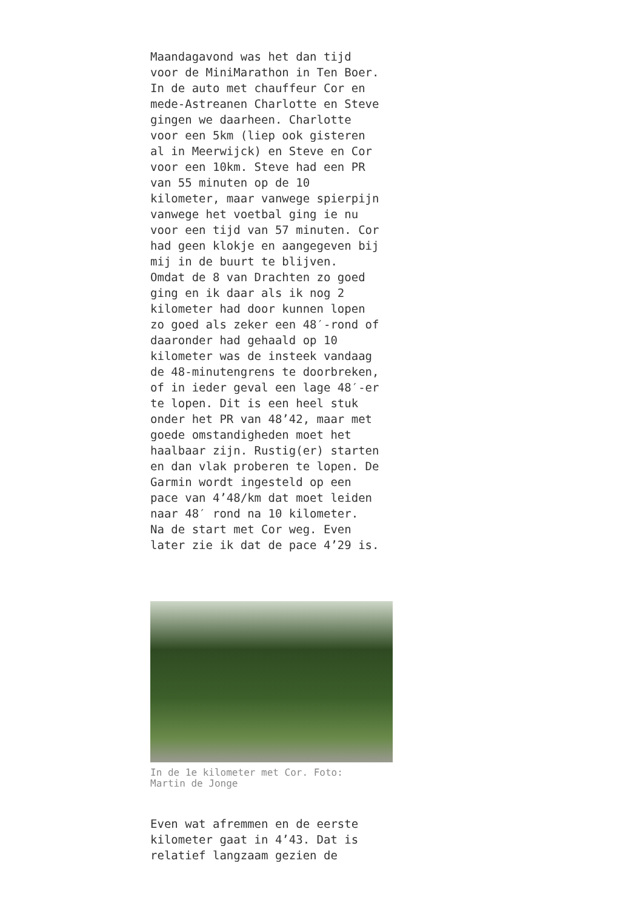Maandagavond was het dan tijd voor de MiniMarathon in Ten Boer. In de auto met chauffeur Cor en mede-Astreanen Charlotte en Steve gingen we daarheen. Charlotte voor een 5km (liep ook gisteren al in Meerwijck) en Steve en Cor voor een 10km. Steve had een PR van 55 minuten op de 10 kilometer, maar vanwege spierpijn vanwege het voetbal ging ie nu voor een tijd van 57 minuten. Cor had geen klokje en aangegeven bij mij in de buurt te blijven. Omdat de 8 van Drachten zo goed ging en ik daar als ik nog 2 kilometer had door kunnen lopen zo goed als zeker een 48′-rond of daaronder had gehaald op 10 kilometer was de insteek vandaag de 48-minutengrens te doorbreken, of in ieder geval een lage 48′-er te lopen. Dit is een heel stuk onder het PR van 48’42, maar met goede omstandigheden moet het haalbaar zijn. Rustig(er) starten en dan vlak proberen te lopen. De Garmin wordt ingesteld op een pace van 4’48/km dat moet leiden naar 48′ rond na 10 kilometer. Na de start met Cor weg. Even later zie ik dat de pace 4’29 is.
In de 1e kilometer met Cor. Foto:
Martin de Jonge
Even wat afremmen en de eerste kilometer gaat in 4’43. Dat is relatief langzaam gezien de